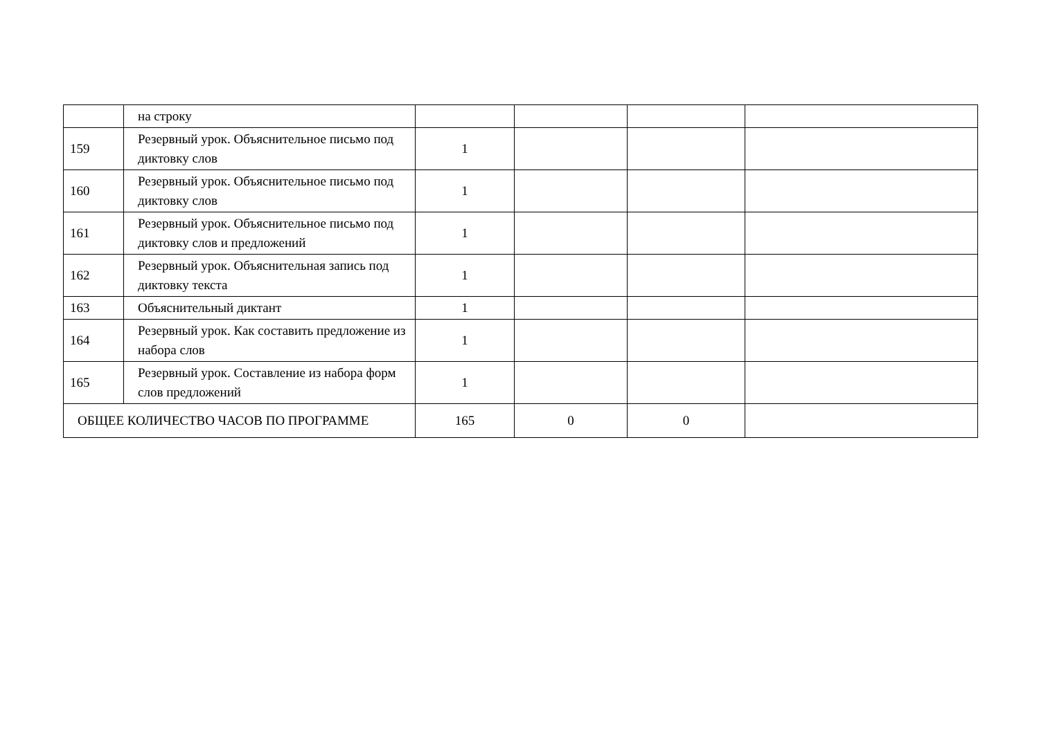| | на строку | | | | |
| 159 | Резервный урок. Объяснительное письмо под диктовку слов | 1 | | | |
| 160 | Резервный урок. Объяснительное письмо под диктовку слов | 1 | | | |
| 161 | Резервный урок. Объяснительное письмо под диктовку слов и предложений | 1 | | | |
| 162 | Резервный урок. Объяснительная запись под диктовку текста | 1 | | | |
| 163 | Объяснительный диктант | 1 | | | |
| 164 | Резервный урок. Как составить предложение из набора слов | 1 | | | |
| 165 | Резервный урок. Составление из набора форм слов предложений | 1 | | | |
| ОБЩЕЕ КОЛИЧЕСТВО ЧАСОВ ПО ПРОГРАММЕ | | 165 | 0 | 0 | |